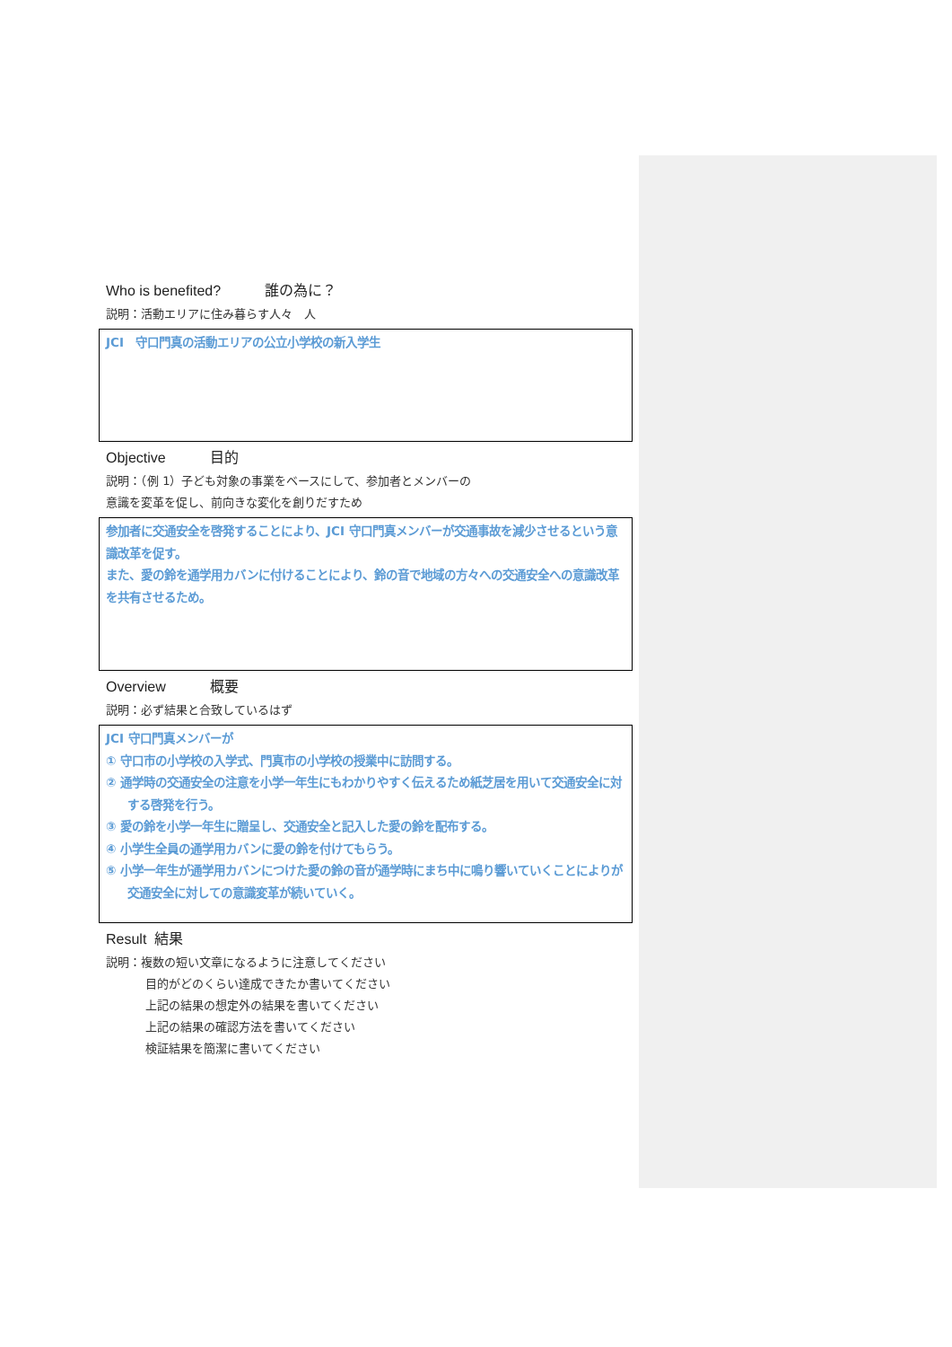Who is benefited? 誰の為に？
説明：活動エリアに住み暮らす人々　人
JCI　守口門真の活動エリアの公立小学校の新入学生
Objective 目的
説明：（例 1）子ども対象の事業をベースにして、参加者とメンバーの
意識を変革を促し、前向きな変化を創りだすため
参加者に交通安全を啓発することにより、JCI 守口門真メンバーが交通事故を減少させるという意識改革を促す。
また、愛の鈴を通学用カバンに付けることにより、鈴の音で地域の方々への交通安全への意識改革を共有させるため。
Overview 概要
説明：必ず結果と合致しているはず
JCI 守口門真メンバーが
① 守口市の小学校の入学式、門真市の小学校の授業中に訪問する。
② 通学時の交通安全の注意を小学一年生にもわかりやすく伝えるため紙芝居を用いて交通安全に対する啓発を行う。
③ 愛の鈴を小学一年生に贈呈し、交通安全と記入した愛の鈴を配布する。
④ 小学生全員の通学用カバンに愛の鈴を付けてもらう。
⑤ 小学一年生が通学用カバンにつけた愛の鈴の音が通学時にまち中に鳴り響いていくことによりが交通安全に対しての意識変革が続いていく。
Result 結果
説明：複数の短い文章になるように注意してください
目的がどのくらい達成できたか書いてください
上記の結果の想定外の結果を書いてください
上記の結果の確認方法を書いてください
検証結果を簡潔に書いてください